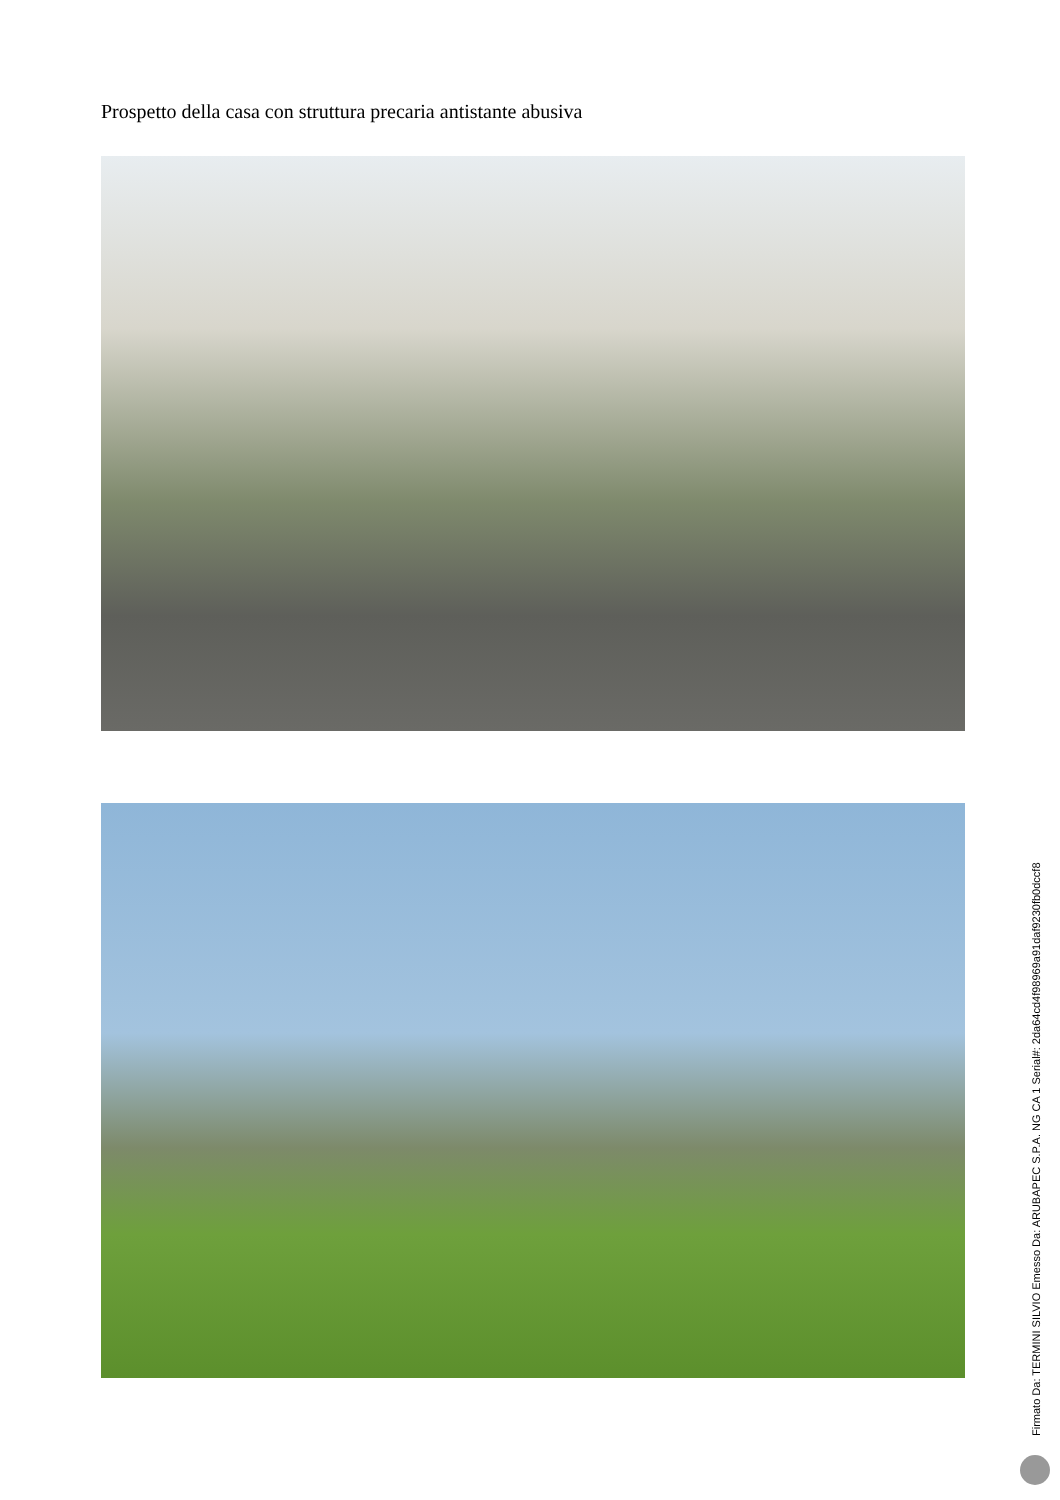Prospetto della casa con struttura precaria antistante abusiva
Firmato Da: TERMINI SILVIO Emesso Da: ARUBAPEC S.P.A. NG CA 1 Serial#: 2da64cd4f98969a91daf9230fb0dccf8